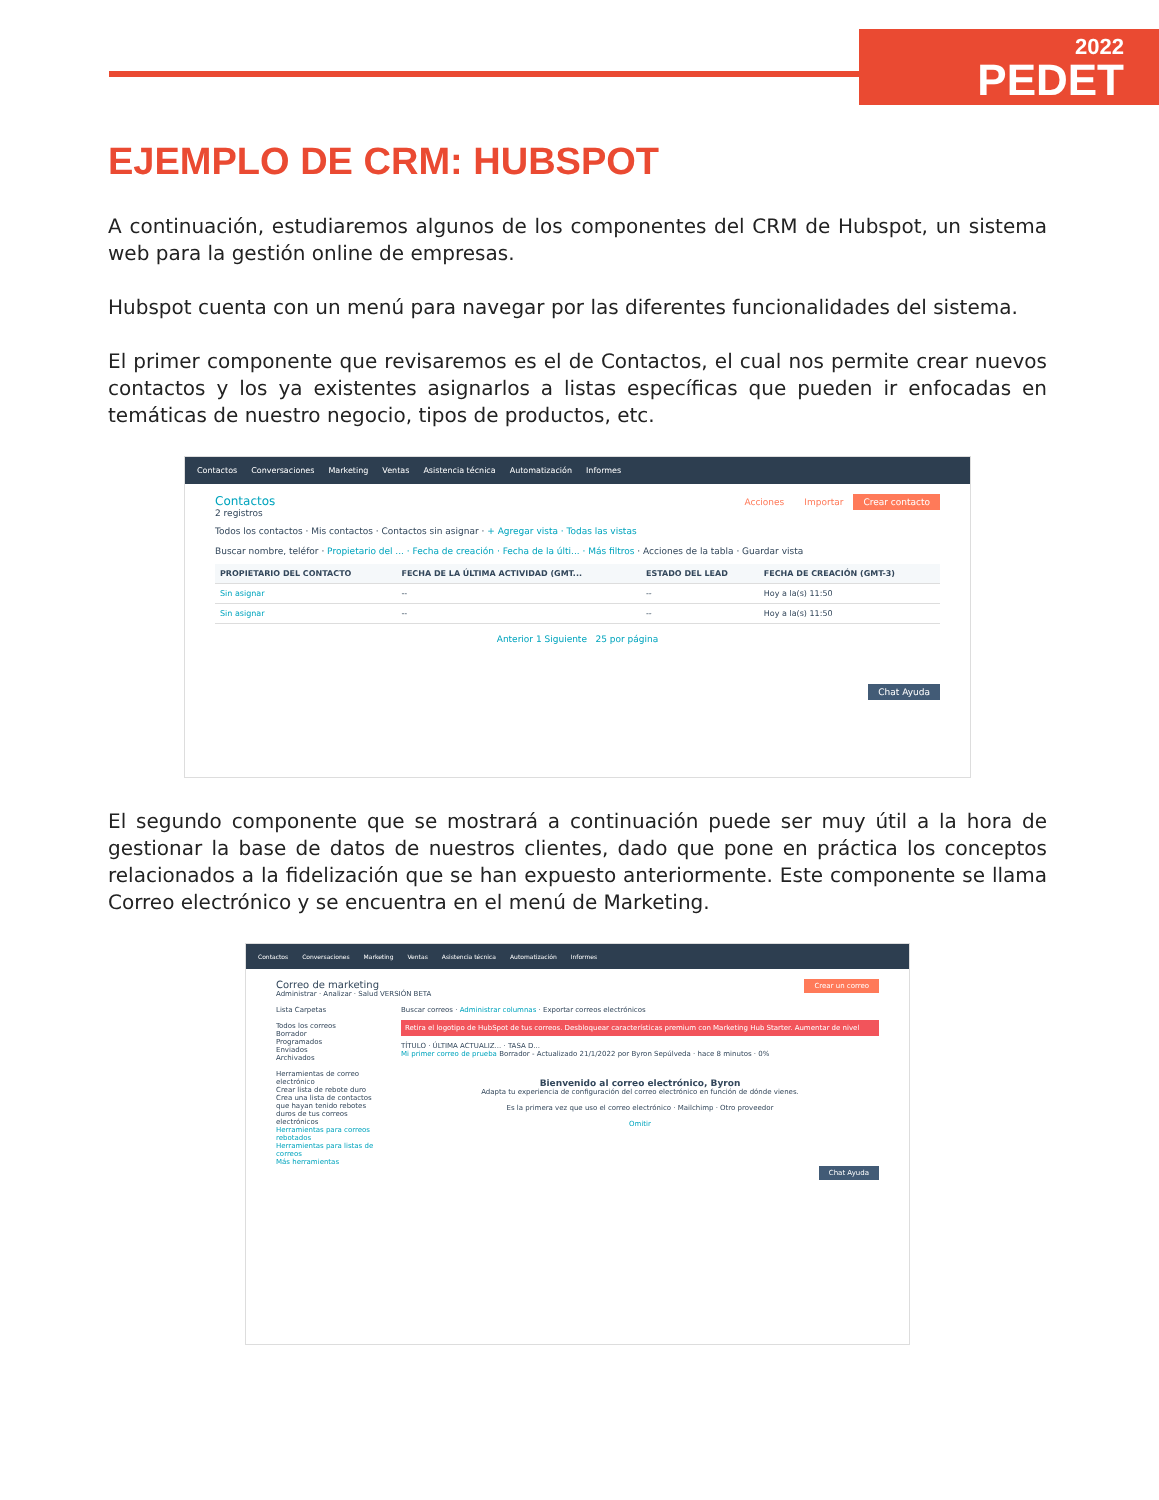2022
PEDET
EJEMPLO DE CRM: HUBSPOT
A continuación, estudiaremos algunos de los componentes del CRM de Hubspot, un sistema web para la gestión online de empresas.
Hubspot cuenta con un menú para navegar por las diferentes funcionalidades del sistema.
El primer componente que revisaremos es el de Contactos, el cual nos permite crear nuevos contactos y los ya existentes asignarlos a listas específicas que pueden ir enfocadas en temáticas de nuestro negocio, tipos de productos, etc.
Contactos Conversaciones Marketing Ventas Asistencia técnica Automatización Informes
Crear contacto Importar Acciones
Contactos
2 registros
Todos los contactos · Mis contactos · Contactos sin asignar · + Agregar vista · Todas las vistas
Buscar nombre, teléfor · Propietario del ... · Fecha de creación · Fecha de la últi... · Más filtros · Acciones de la tabla · Guardar vista
| PROPIETARIO DEL CONTACTO | FECHA DE LA ÚLTIMA ACTIVIDAD (GMT... | ESTADO DEL LEAD | FECHA DE CREACIÓN (GMT-3) |
| --- | --- | --- | --- |
| Sin asignar | -- | -- | Hoy a la(s) 11:50 |
| Sin asignar | -- | -- | Hoy a la(s) 11:50 |
Anterior 1 Siguiente 25 por página
Chat Ayuda
El segundo componente que se mostrará a continuación puede ser muy útil a la hora de gestionar la base de datos de nuestros clientes, dado que pone en práctica los conceptos relacionados a la fidelización que se han expuesto anteriormente. Este componente se llama Correo electrónico y se encuentra en el menú de Marketing.
Contactos Conversaciones Marketing Ventas Asistencia técnica Automatización Informes
Crear un correo
Correo de marketing
Administrar · Analizar · Salud VERSIÓN BETA
Lista Carpetas
Todos los correos
Borrador
Programados
Enviados
Archivados
Herramientas de correo electrónico
Crear lista de rebote duro
Crea una lista de contactos que hayan tenido rebotes duros de tus correos electrónicos
Herramientas para correos rebotados
Herramientas para listas de correos
Más herramientas
Buscar correos · Administrar columnas · Exportar correos electrónicos
Retira el logotipo de HubSpot de tus correos. Desbloquear características premium con Marketing Hub Starter. Aumentar de nivel
TÍTULO · ÚLTIMA ACTUALIZ... · TASA D...
Mi primer correo de prueba Borrador - Actualizado 21/1/2022 por Byron Sepúlveda · hace 8 minutos · 0%
Bienvenido al correo electrónico, Byron
Adapta tu experiencia de configuración del correo electrónico en función de dónde vienes.
Es la primera vez que uso el correo electrónico · Mailchimp · Otro proveedor
Omitir
Chat Ayuda